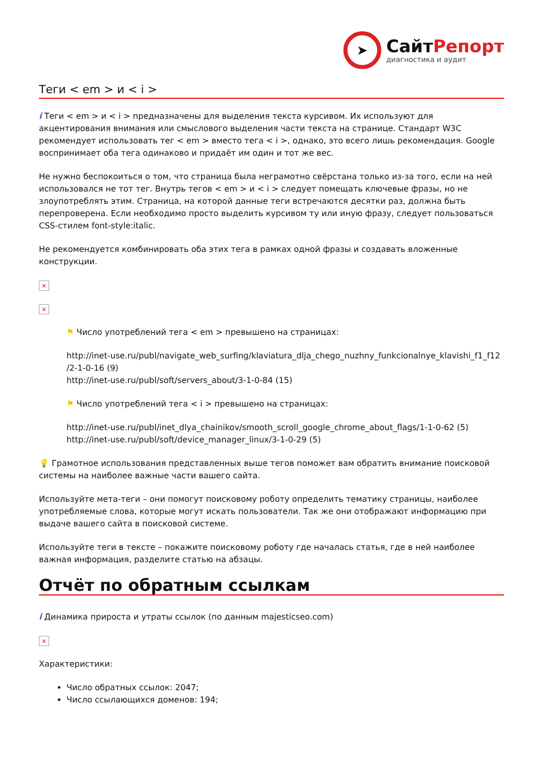➤
СайтРепорт
диагностика и аудит
Теги < em > и < i >
i Теги < em > и < i > предназначены для выделения текста курсивом. Их используют для акцентирования внимания или смыслового выделения части текста на странице. Стандарт W3C рекомендует использовать тег < em > вместо тега < i >, однако, это всего лишь рекомендация. Google воспринимает оба тега одинаково и придаёт им один и тот же вес.
Не нужно беспокоиться о том, что страница была неграмотно свёрстана только из-за того, если на ней использовался не тот тег. Внутрь тегов < em > и < i > следует помещать ключевые фразы, но не злоупотреблять этим. Страница, на которой данные теги встречаются десятки раз, должна быть перепроверена. Если необходимо просто выделить курсивом ту или иную фразу, следует пользоваться CSS-стилем font-style:italic.
Не рекомендуется комбинировать оба этих тега в рамках одной фразы и создавать вложенные конструкции.
×
×
⚑ Число употреблений тега < em > превышено на страницах:
http://inet-use.ru/publ/navigate_web_surfing/klaviatura_dlja_chego_nuzhny_funkcionalnye_klavishi_f1_f12 /2-1-0-16 (9)
http://inet-use.ru/publ/soft/servers_about/3-1-0-84 (15)
⚑ Число употреблений тега < i > превышено на страницах:
http://inet-use.ru/publ/inet_dlya_chainikov/smooth_scroll_google_chrome_about_flags/1-1-0-62 (5)
http://inet-use.ru/publ/soft/device_manager_linux/3-1-0-29 (5)
💡 Грамотное использования представленных выше тегов поможет вам обратить внимание поисковой системы на наиболее важные части вашего сайта.
Используйте мета-теги – они помогут поисковому роботу определить тематику страницы, наиболее употребляемые слова, которые могут искать пользователи. Так же они отображают информацию при выдаче вашего сайта в поисковой системе.
Используйте теги в тексте – покажите поисковому роботу где началась статья, где в ней наиболее важная информация, разделите статью на абзацы.
Отчёт по обратным ссылкам
i Динамика прироста и утраты ссылок (по данным majesticseo.com)
×
Характеристики:
Число обратных ссылок: 2047;
Число ссылающихся доменов: 194;